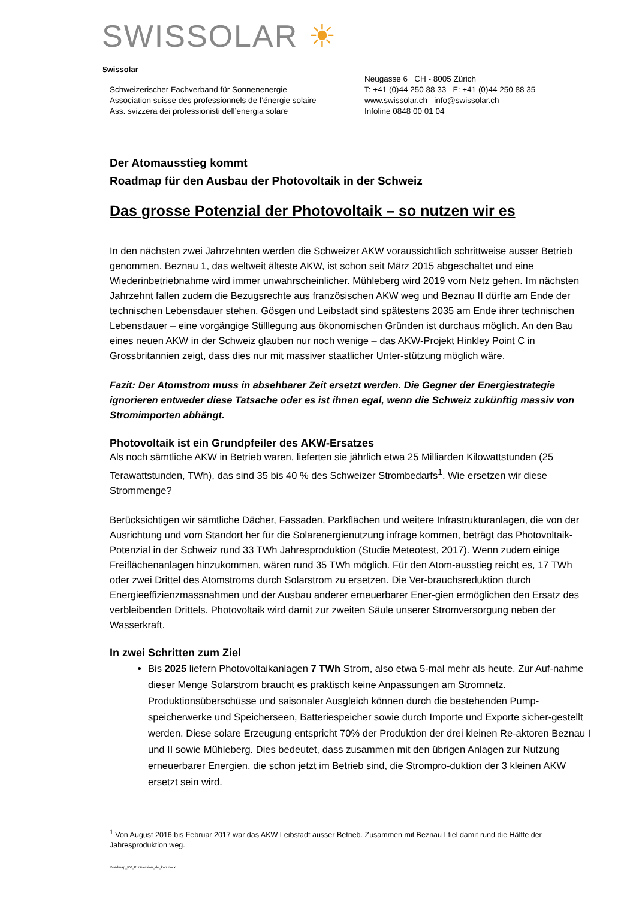SWISSOLAR ☀
Swissolar
Schweizerischer Fachverband für Sonnenenergie
Association suisse des professionnels de l’énergie solaire
Ass. svizzera dei professionisti dell’energia solare
Neugasse 6 CH - 8005 Zürich
T: +41 (0)44 250 88 33 F: +41 (0)44 250 88 35
www.swissolar.ch info@swissolar.ch
Infoline 0848 00 01 04
Der Atomausstieg kommt
Roadmap für den Ausbau der Photovoltaik in der Schweiz
Das grosse Potenzial der Photovoltaik – so nutzen wir es
In den nächsten zwei Jahrzehnten werden die Schweizer AKW voraussichtlich schrittweise ausser Betrieb genommen. Beznau 1, das weltweit älteste AKW, ist schon seit März 2015 abgeschaltet und eine Wiederinbetriebnahme wird immer unwahrscheinlicher. Mühleberg wird 2019 vom Netz gehen. Im nächsten Jahrzehnt fallen zudem die Bezugsrechte aus französischen AKW weg und Beznau II dürfte am Ende der technischen Lebensdauer stehen. Gösgen und Leibstadt sind spätestens 2035 am Ende ihrer technischen Lebensdauer – eine vorgängige Stilllegung aus ökonomischen Gründen ist durchaus möglich. An den Bau eines neuen AKW in der Schweiz glauben nur noch wenige – das AKW-Projekt Hinkley Point C in Grossbritannien zeigt, dass dies nur mit massiver staatlicher Unter-stützung möglich wäre.
Fazit: Der Atomstrom muss in absehbarer Zeit ersetzt werden. Die Gegner der Energiestrategie ignorieren entweder diese Tatsache oder es ist ihnen egal, wenn die Schweiz zukünftig massiv von Stromimporten abhängt.
Photovoltaik ist ein Grundpfeiler des AKW-Ersatzes
Als noch sämtliche AKW in Betrieb waren, lieferten sie jährlich etwa 25 Milliarden Kilowattstunden (25 Terawattstunden, TWh), das sind 35 bis 40 % des Schweizer Strombedarfs<sup>1</sup>. Wie ersetzen wir diese Strommenge?
Berücksichtigen wir sämtliche Dächer, Fassaden, Parkflächen und weitere Infrastrukturanlagen, die von der Ausrichtung und vom Standort her für die Solarenergienutzung infrage kommen, beträgt das Photovoltaik-Potenzial in der Schweiz rund 33 TWh Jahresproduktion (Studie Meteotest, 2017). Wenn zudem einige Freiflächenanlagen hinzukommen, wären rund 35 TWh möglich. Für den Atom-ausstieg reicht es, 17 TWh oder zwei Drittel des Atomstroms durch Solarstrom zu ersetzen. Die Ver-brauchsreduktion durch Energieeffizienzmassnahmen und der Ausbau anderer erneuerbarer Ener-gien ermöglichen den Ersatz des verbleibenden Drittels. Photovoltaik wird damit zur zweiten Säule unserer Stromversorgung neben der Wasserkraft.
In zwei Schritten zum Ziel
Bis 2025 liefern Photovoltaikanlagen 7 TWh Strom, also etwa 5-mal mehr als heute. Zur Auf-nahme dieser Menge Solarstrom braucht es praktisch keine Anpassungen am Stromnetz. Produktionsüberschüsse und saisonaler Ausgleich können durch die bestehenden Pump-speicherwerke und Speicherseen, Batteriespeicher sowie durch Importe und Exporte sicher-gestellt werden. Diese solare Erzeugung entspricht 70% der Produktion der drei kleinen Re-aktoren Beznau I und II sowie Mühleberg. Dies bedeutet, dass zusammen mit den übrigen Anlagen zur Nutzung erneuerbarer Energien, die schon jetzt im Betrieb sind, die Strompro-duktion der 3 kleinen AKW ersetzt sein wird.
<sup>1</sup> Von August 2016 bis Februar 2017 war das AKW Leibstadt ausser Betrieb. Zusammen mit Beznau I fiel damit rund die Hälfte der Jahresproduktion weg.
Roadmap_PV_Kurzversion_de_korr.docx